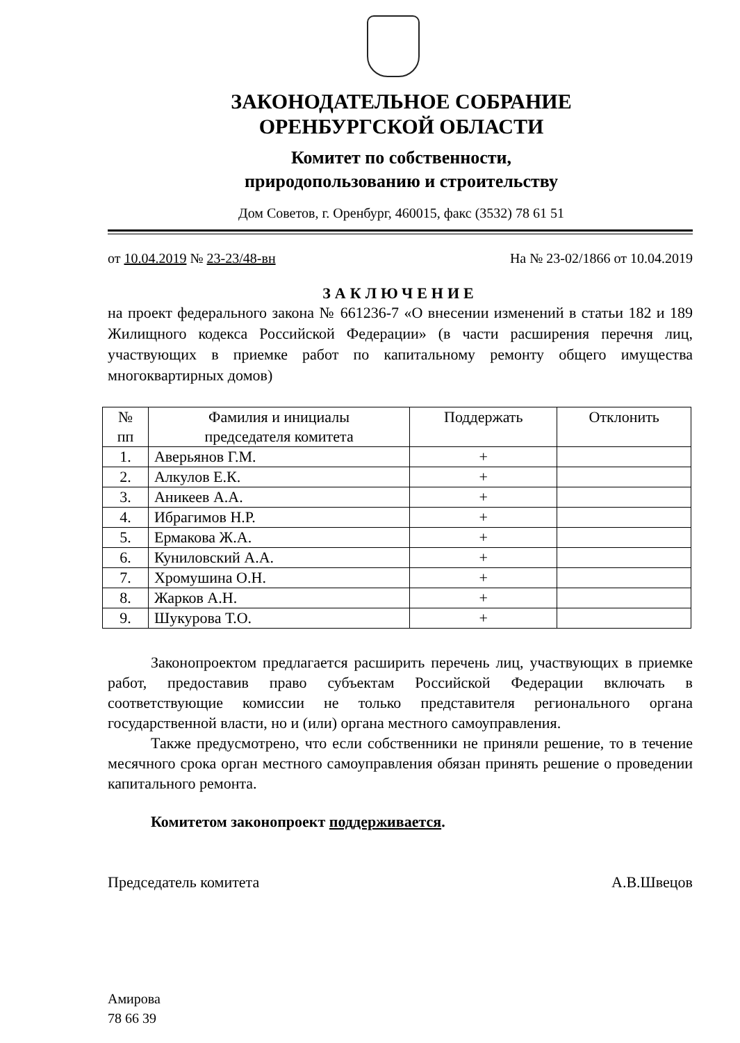ЗАКОНОДАТЕЛЬНОЕ СОБРАНИЕ
ОРЕНБУРГСКОЙ ОБЛАСТИ
Комитет по собственности,
природопользованию и строительству
Дом Советов, г. Оренбург, 460015, факс (3532) 78 61 51
от 10.04.2019 № 23-23/48-вн На № 23-02/1866 от 10.04.2019
ЗАКЛЮЧЕНИЕ
на проект федерального закона № 661236-7 «О внесении изменений в статьи 182 и 189 Жилищного кодекса Российской Федерации» (в части расширения перечня лиц, участвующих в приемке работ по капитальному ремонту общего имущества многоквартирных домов)
| № пп | Фамилия и инициалы председателя комитета | Поддержать | Отклонить |
| --- | --- | --- | --- |
| 1. | Аверьянов Г.М. | + | |
| 2. | Алкулов Е.К. | + | |
| 3. | Аникеев А.А. | + | |
| 4. | Ибрагимов Н.Р. | + | |
| 5. | Ермакова Ж.А. | + | |
| 6. | Куниловский А.А. | + | |
| 7. | Хромушина О.Н. | + | |
| 8. | Жарков А.Н. | + | |
| 9. | Шукурова Т.О. | + | |
Законопроектом предлагается расширить перечень лиц, участвующих в приемке работ, предоставив право субъектам Российской Федерации включать в соответствующие комиссии не только представителя регионального органа государственной власти, но и (или) органа местного самоуправления.
Также предусмотрено, что если собственники не приняли решение, то в течение месячного срока орган местного самоуправления обязан принять решение о проведении капитального ремонта.
Комитетом законопроект поддерживается.
Председатель комитета А.В.Швецов
Амирова
78 66 39